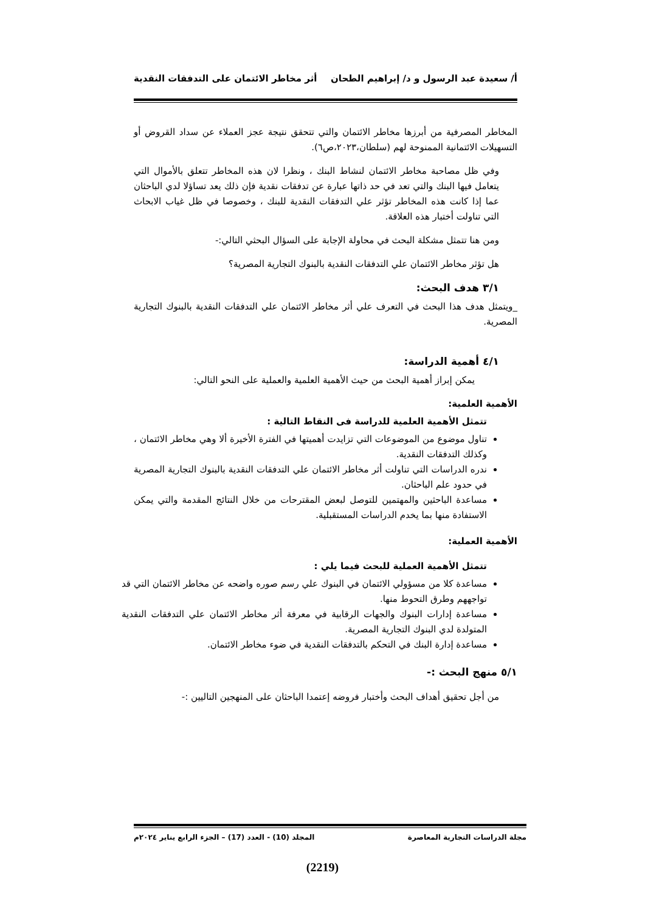أ/ سعيدة عبد الرسول و د/ إبراهيم الطحان أثر مخاطر الائتمان على التدفقات النقدية
المخاطر المصرفية من أبرزها مخاطر الائتمان والتي تتحقق نتيجة عجز العملاء عن سداد القروض أو التسهيلات الائتمانية الممنوحة لهم (سلطان،٢٠٢٣،ص٦).
وفي ظل مصاحبة مخاطر الائتمان لنشاط البنك ، ونظرا لان هذه المخاطر تتعلق بالأموال التي يتعامل فيها البنك والتي تعد في حد ذاتها عبارة عن تدفقات نقدية فإن ذلك يعد تساؤلا لدي الباحثان عما إذا كانت هذه المخاطر تؤثر علي التدفقات النقدية للبنك ، وخصوصا في ظل غياب الابحاث التي تناولت أختبار هذه العلاقة.
ومن هنا تتمثل مشكلة البحث في محاولة الإجابة على السؤال البحثي التالي:-
هل تؤثر مخاطر الائتمان علي التدفقات النقدية بالبنوك التجارية المصرية؟
٣/١ هدف البحث:
_ويتمثل هدف هذا البحث في التعرف علي أثر مخاطر الائتمان علي التدفقات النقدية بالبنوك التجارية المصرية.
٤/١ أهمية الدراسة:
يمكن إبراز أهمية البحث من حيث الأهمية العلمية والعملية على النحو التالي:
الأهمية العلمية:
تتمثل الأهمية العلمية للدراسة فى النقاط التالية :
تناول موضوع من الموضوعات التي تزايدت أهميتها في الفترة الأخيرة ألا وهي مخاطر الائتمان ، وكذلك التدفقات النقدية.
ندره الدراسات التي تناولت أثر مخاطر الائتمان علي التدفقات النقدية بالبنوك التجارية المصرية في حدود علم الباحثان.
مساعدة الباحثين والمهتمين للتوصل لبعض المقترحات من خلال النتائج المقدمة والتي يمكن الاستفادة منها بما يخدم الدراسات المستقبلية.
الأهمية العملية:
تتمثل الأهمية العملية للبحث فيما يلي :
مساعدة كلا من مسؤولي الائتمان في البنوك علي رسم صوره واضحه عن مخاطر الائتمان التي قد تواجههم وطرق التحوط منها.
مساعدة إدارات البنوك والجهات الرقابية في معرفة أثر مخاطر الائتمان علي التدفقات النقدية المتولدة لدي البنوك التجارية المصرية.
مساعدة إدارة البنك في التحكم بالتدفقات النقدية في ضوء مخاطر الائتمان.
٥/١ منهج البحث :-
من أجل تحقيق أهداف البحث وأختبار فروضه إعتمدا الباحثان على المنهجين التاليين :-
مجلة الدراسات التجارية المعاصرة المجلد (10) - العدد (17) – الجزء الرابع يناير ٢٠٢٤م
(2219)